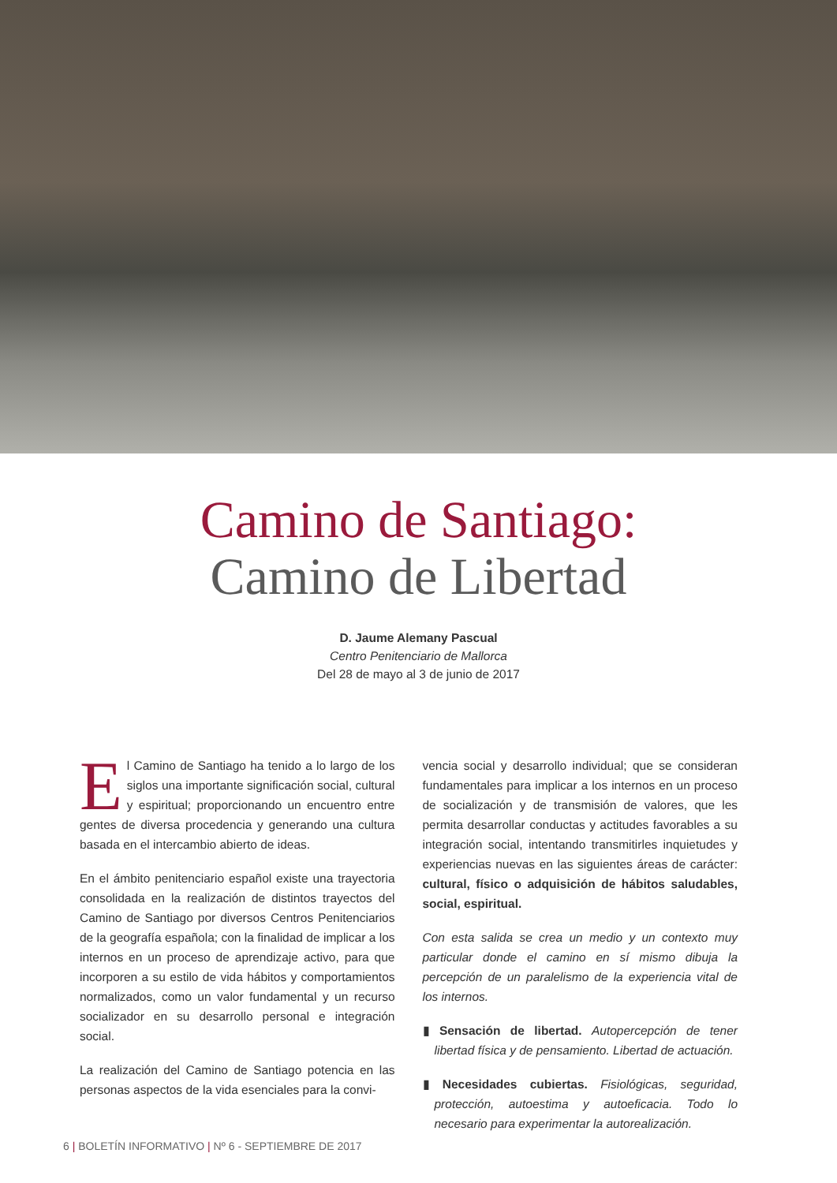Camino de Santiago:
Camino de Libertad
D. Jaume Alemany Pascual
Centro Penitenciario de Mallorca
Del 28 de mayo al 3 de junio de 2017
El Camino de Santiago ha tenido a lo largo de los siglos una importante significación social, cultural y espiritual; proporcionando un encuentro entre gentes de diversa procedencia y generando una cultura basada en el intercambio abierto de ideas.
En el ámbito penitenciario español existe una trayectoria consolidada en la realización de distintos trayectos del Camino de Santiago por diversos Centros Penitenciarios de la geografía española; con la finalidad de implicar a los internos en un proceso de aprendizaje activo, para que incorporen a su estilo de vida hábitos y comportamientos normalizados, como un valor fundamental y un recurso socializador en su desarrollo personal e integración social.
La realización del Camino de Santiago potencia en las personas aspectos de la vida esenciales para la convi-
vencia social y desarrollo individual; que se consideran fundamentales para implicar a los internos en un proceso de socialización y de transmisión de valores, que les permita desarrollar conductas y actitudes favorables a su integración social, intentando transmitirles inquietudes y experiencias nuevas en las siguientes áreas de carácter: cultural, físico o adquisición de hábitos saludables, social, espiritual.
Con esta salida se crea un medio y un contexto muy particular donde el camino en sí mismo dibuja la percepción de un paralelismo de la experiencia vital de los internos.
▮ Sensación de libertad. Autopercepción de tener libertad física y de pensamiento. Libertad de actuación.
▮ Necesidades cubiertas. Fisiológicas, seguridad, protección, autoestima y autoeficacia. Todo lo necesario para experimentar la autorealización.
6 | BOLETÍN INFORMATIVO | Nº 6 - SEPTIEMBRE DE 2017